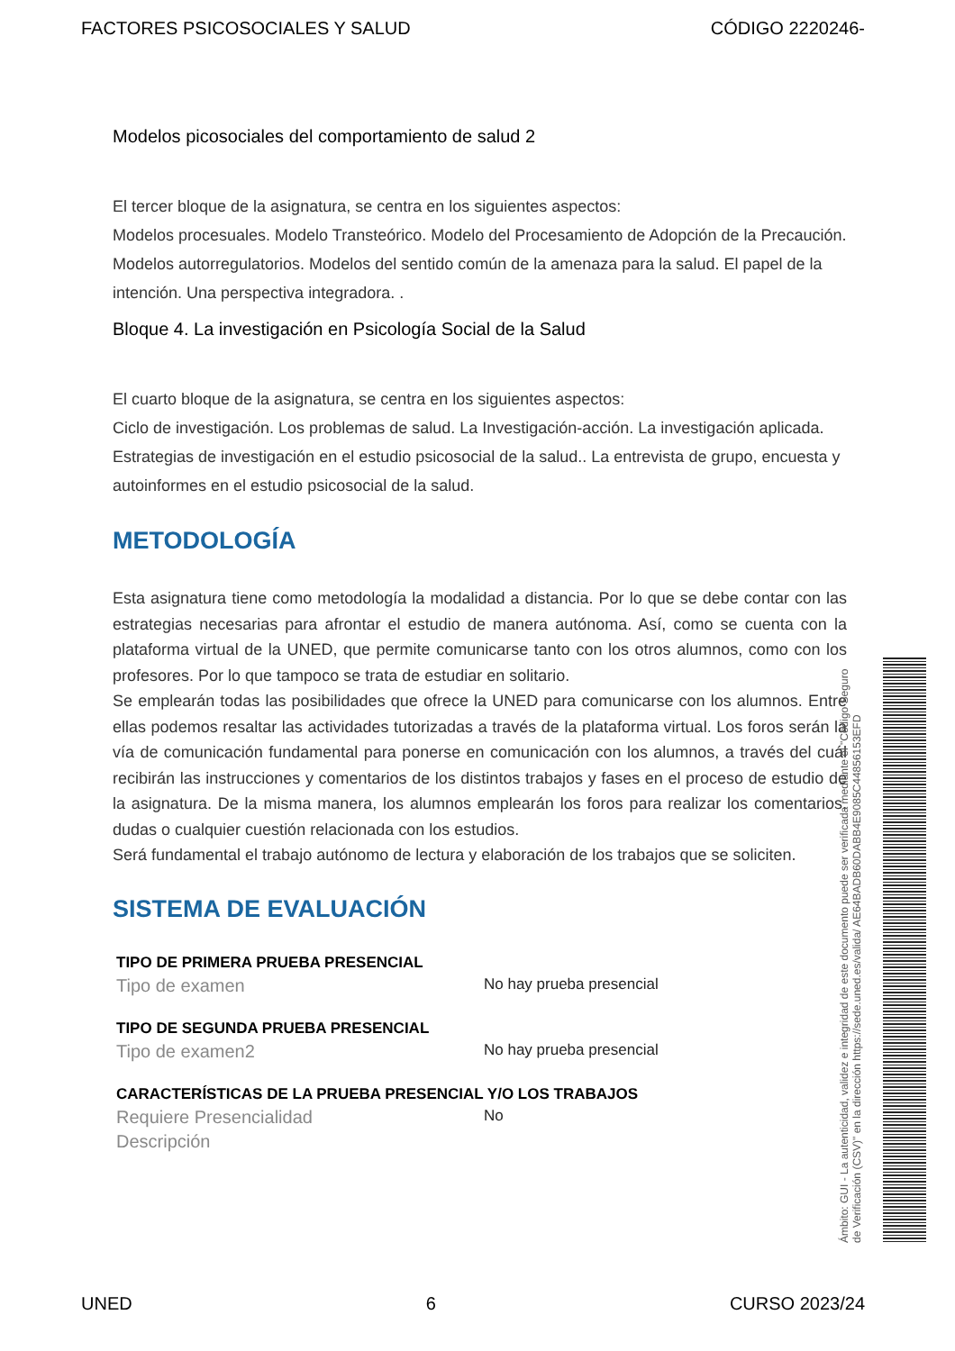FACTORES PSICOSOCIALES Y SALUD CÓDIGO 2220246-
Modelos picosociales del comportamiento de salud 2
El tercer bloque de la asignatura, se centra en los siguientes aspectos:
Modelos procesuales. Modelo Transteórico. Modelo del Procesamiento de Adopción de la Precaución. Modelos autorregulatorios. Modelos del sentido común de la amenaza para la salud. El papel de la intención. Una perspectiva integradora. .
Bloque 4. La investigación en Psicología Social de la Salud
El cuarto bloque de la asignatura, se centra en los siguientes aspectos:
Ciclo de investigación. Los problemas de salud. La Investigación-acción. La investigación aplicada. Estrategias de investigación en el estudio psicosocial de la salud.. La entrevista de grupo, encuesta y autoinformes en el estudio psicosocial de la salud.
METODOLOGÍA
Esta asignatura tiene como metodología la modalidad a distancia. Por lo que se debe contar con las estrategias necesarias para afrontar el estudio de manera autónoma. Así, como se cuenta con la plataforma virtual de la UNED, que permite comunicarse tanto con los otros alumnos, como con los profesores. Por lo que tampoco se trata de estudiar en solitario.
Se emplearán todas las posibilidades que ofrece la UNED para comunicarse con los alumnos. Entre ellas podemos resaltar las actividades tutorizadas a través de la plataforma virtual. Los foros serán la vía de comunicación fundamental para ponerse en comunicación con los alumnos, a través del cuál recibirán las instrucciones y comentarios de los distintos trabajos y fases en el proceso de estudio de la asignatura. De la misma manera, los alumnos emplearán los foros para realizar los comentarios, dudas o cualquier cuestión relacionada con los estudios.
Será fundamental el trabajo autónomo de lectura y elaboración de los trabajos que se soliciten.
SISTEMA DE EVALUACIÓN
| TIPO DE PRIMERA PRUEBA PRESENCIAL | |
| Tipo de examen | No hay prueba presencial |
| TIPO DE SEGUNDA PRUEBA PRESENCIAL | |
| Tipo de examen2 | No hay prueba presencial |
| CARACTERÍSTICAS DE LA PRUEBA PRESENCIAL Y/O LOS TRABAJOS | |
| Requiere Presencialidad | No |
| Descripción | |
Ámbito: GUI - La autenticidad, validez e integridad de este documento puede ser verificada mediante el "Código Seguro de Verificación (CSV)" en la dirección https://sede.uned.es/valida/ AE64BADB60DABB4E9085C44856153EFD
UNED 6 CURSO 2023/24